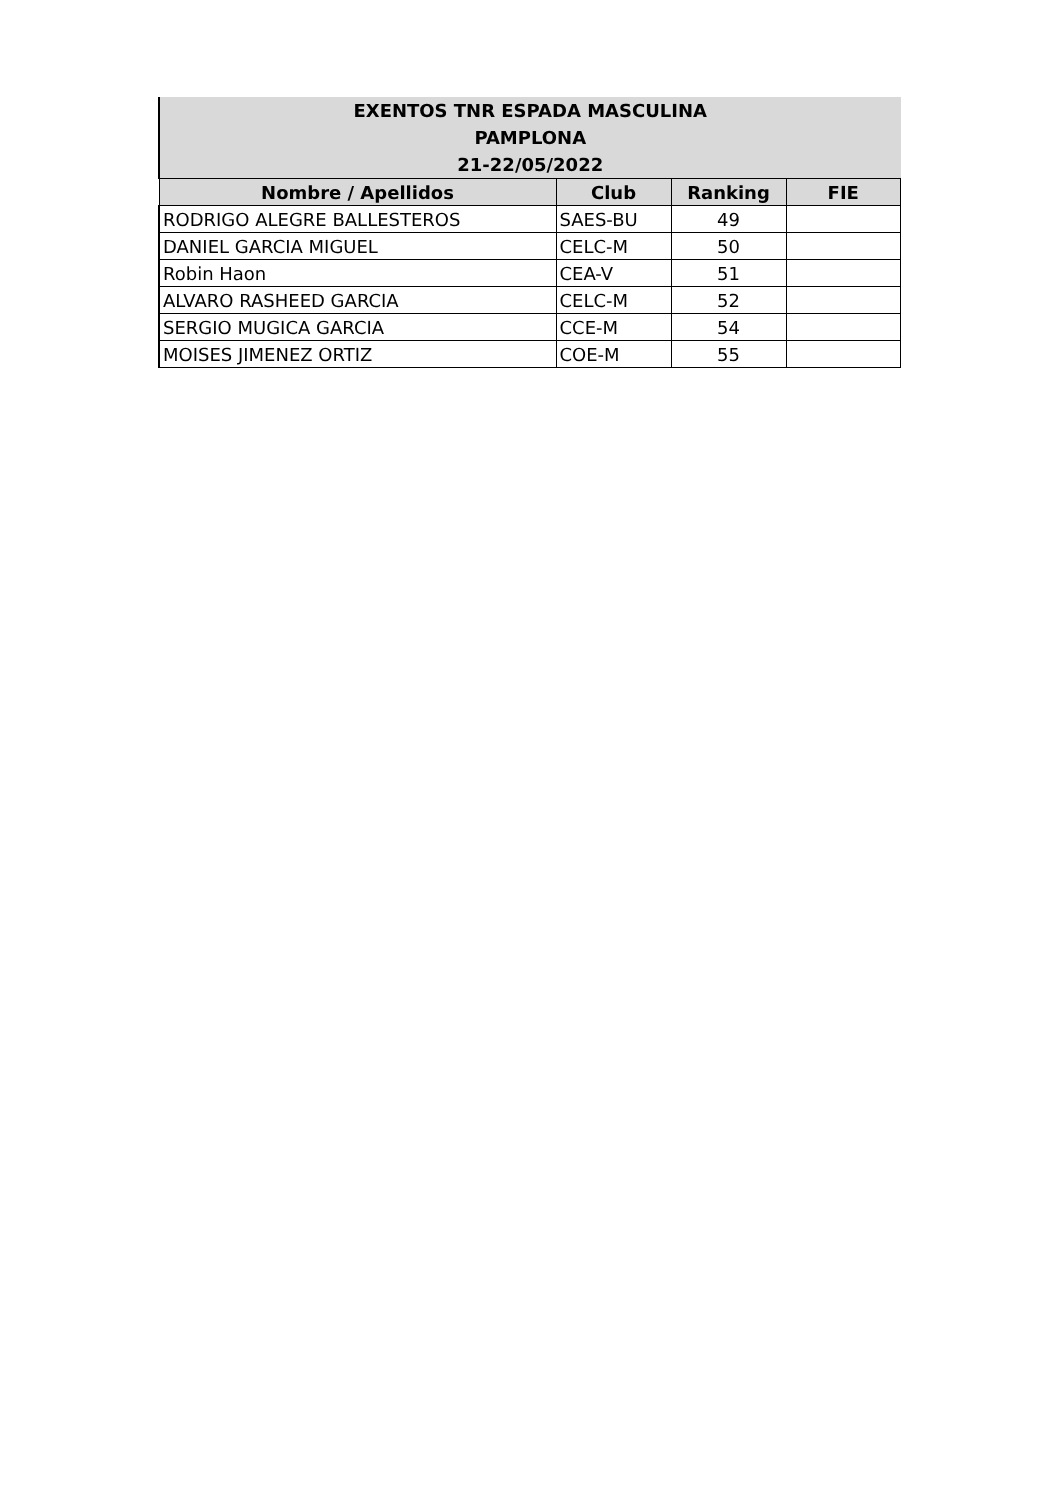| EXENTOS TNR ESPADA MASCULINA | | | |
| --- | --- | --- | --- |
| PAMPLONA | | | |
| 21-22/05/2022 | | | |
| Nombre / Apellidos | Club | Ranking | FIE |
| RODRIGO ALEGRE BALLESTEROS | SAES-BU | 49 | |
| DANIEL GARCIA MIGUEL | CELC-M | 50 | |
| Robin Haon | CEA-V | 51 | |
| ALVARO RASHEED GARCIA | CELC-M | 52 | |
| SERGIO MUGICA GARCIA | CCE-M | 54 | |
| MOISES JIMENEZ ORTIZ | COE-M | 55 | |